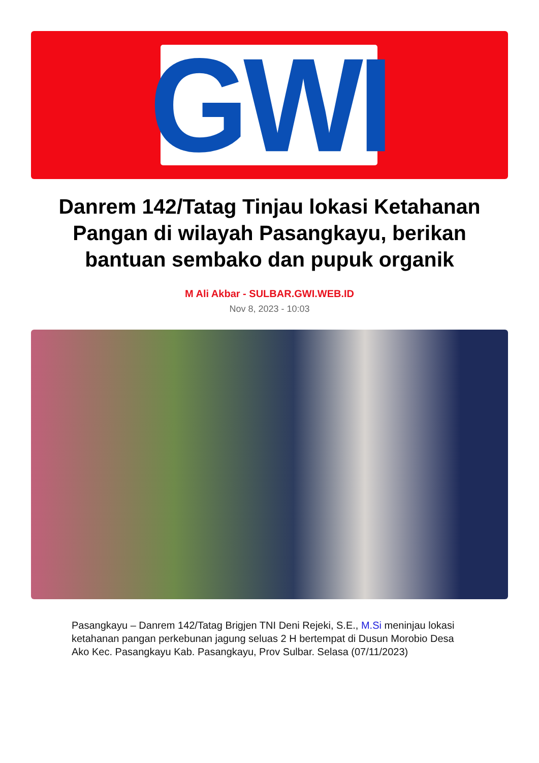GWI
Danrem 142/Tatag Tinjau lokasi Ketahanan Pangan di wilayah Pasangkayu, berikan bantuan sembako dan pupuk organik
M Ali Akbar - SULBAR.GWI.WEB.ID
Nov 8, 2023 - 10:03
Pasangkayu – Danrem 142/Tatag Brigjen TNI Deni Rejeki, S.E., M.Si meninjau lokasi ketahanan pangan perkebunan jagung seluas 2 H bertempat di Dusun Morobio Desa Ako Kec. Pasangkayu Kab. Pasangkayu, Prov Sulbar. Selasa (07/11/2023)